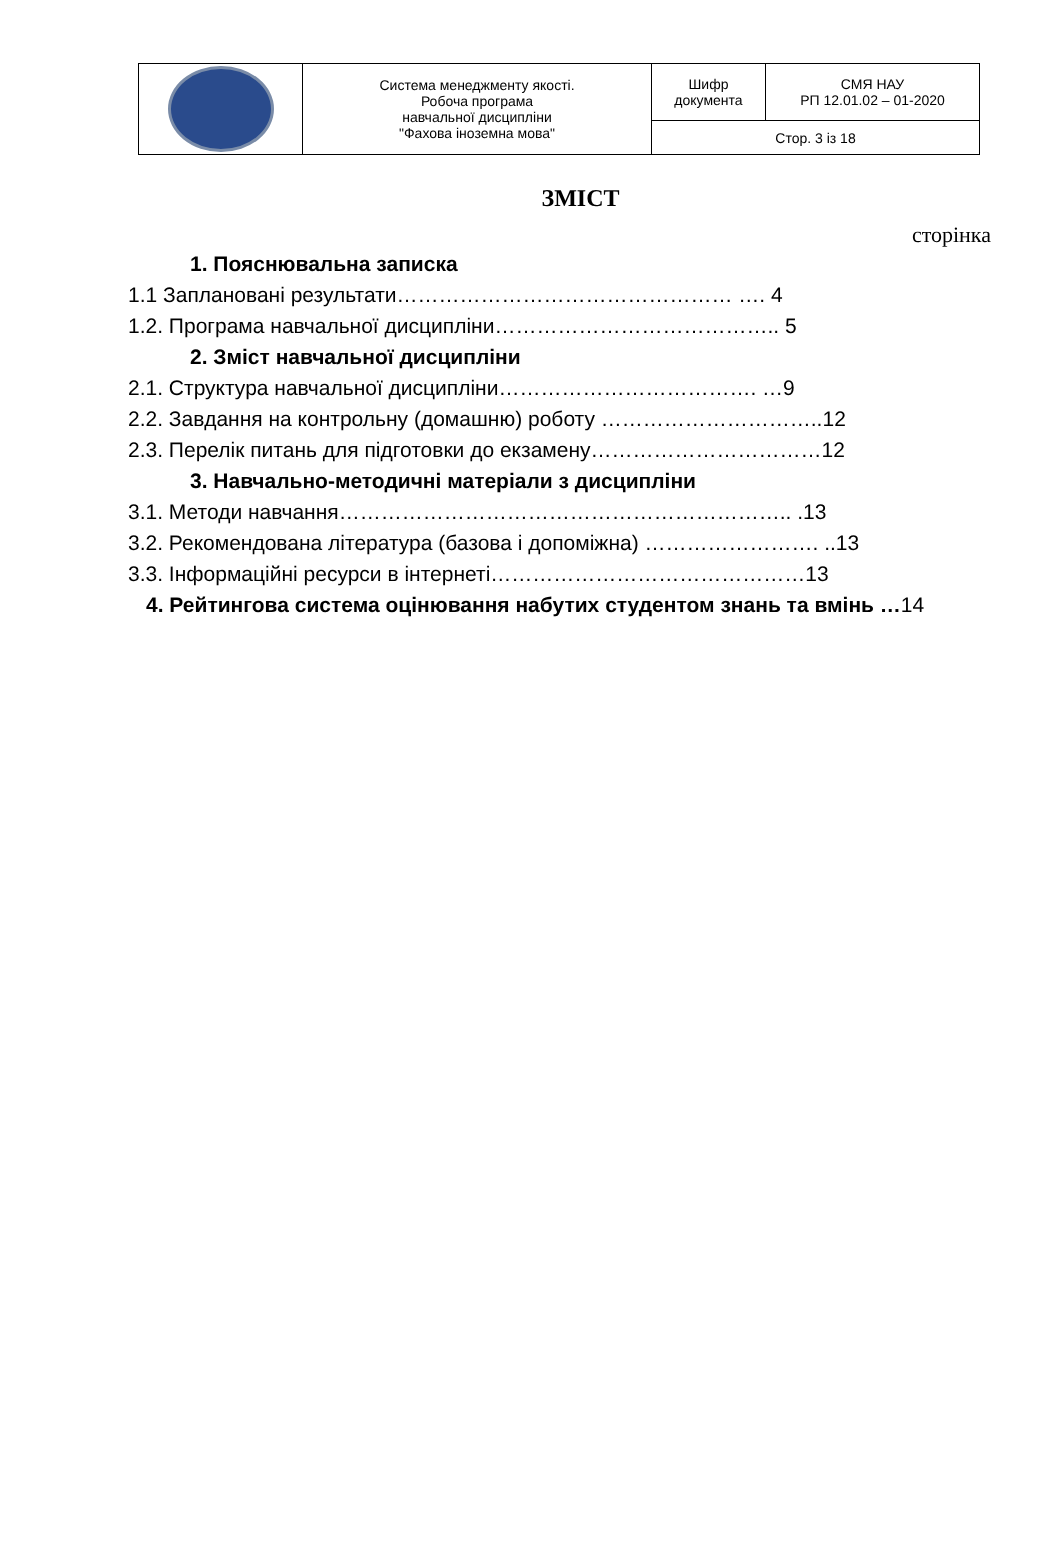| | Система менеджменту якості. Робоча програма навчальної дисципліни "Фахова іноземна мова" | Шифр документа | СМЯ НАУ РП 12.01.02 – 01-2020 |
| | | Стор. 3 із 18 | |
ЗМІСТ
сторінка
1. Пояснювальна записка
1.1 Заплановані результати………………………………………… …. 4
1.2. Програма навчальної дисципліни………………………………….. 5
2. Зміст навчальної дисципліни
2.1. Структура навчальної дисципліни………………………………. …9
2.2. Завдання на контрольну (домашню) роботу …………………………..12
2.3. Перелік питань для підготовки до екзамену……………………………12
3. Навчально-методичні матеріали з дисципліни
3.1. Методи навчання……………………………………………………….. .13
3.2. Рекомендована література (базова і допоміжна) ……………………. ..13
3.3. Інформаційні ресурси в інтернеті………………………………………13
4. Рейтингова система оцінювання набутих студентом знань та вмінь …14